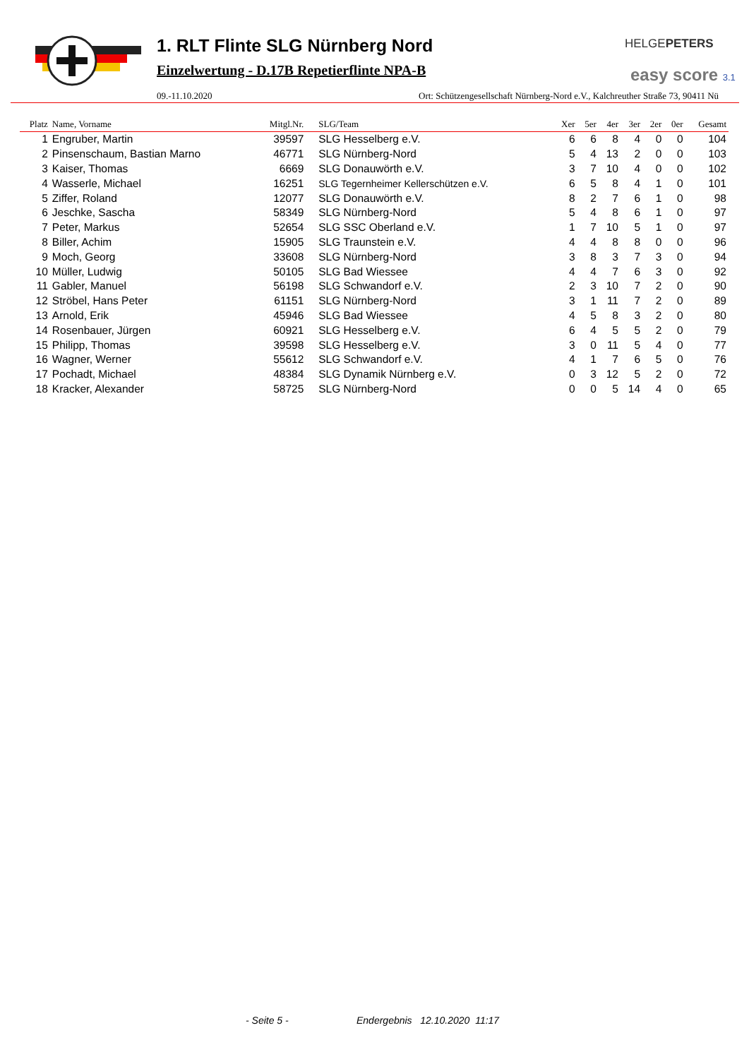1. RLT Flinte SLG Nürnberg Nord
Einzelwertung - D.17B Repetierflinte NPA-B
HELGEPETERS
easy score 3.1
09.-11.10.2020 Ort: Schützengesellschaft Nürnberg-Nord e.V., Kalchreuther Straße 73, 90411 Nü
| Platz | Name, Vorname | Mitgl.Nr. | SLG/Team | Xer | 5er | 4er | 3er | 2er | 0er | Gesamt |
| --- | --- | --- | --- | --- | --- | --- | --- | --- | --- | --- |
| 1 | Engruber, Martin | 39597 | SLG Hesselberg e.V. | 6 | 6 | 8 | 4 | 0 | 0 | 104 |
| 2 | Pinsenschaum, Bastian Marno | 46771 | SLG Nürnberg-Nord | 5 | 4 | 13 | 2 | 0 | 0 | 103 |
| 3 | Kaiser, Thomas | 6669 | SLG Donauwörth e.V. | 3 | 7 | 10 | 4 | 0 | 0 | 102 |
| 4 | Wasserle, Michael | 16251 | SLG Tegernheimer Kellerschützen e.V. | 6 | 5 | 8 | 4 | 1 | 0 | 101 |
| 5 | Ziffer, Roland | 12077 | SLG Donauwörth e.V. | 8 | 2 | 7 | 6 | 1 | 0 | 98 |
| 6 | Jeschke, Sascha | 58349 | SLG Nürnberg-Nord | 5 | 4 | 8 | 6 | 1 | 0 | 97 |
| 7 | Peter, Markus | 52654 | SLG SSC Oberland e.V. | 1 | 7 | 10 | 5 | 1 | 0 | 97 |
| 8 | Biller, Achim | 15905 | SLG Traunstein e.V. | 4 | 4 | 8 | 8 | 0 | 0 | 96 |
| 9 | Moch, Georg | 33608 | SLG Nürnberg-Nord | 3 | 8 | 3 | 7 | 3 | 0 | 94 |
| 10 | Müller, Ludwig | 50105 | SLG Bad Wiessee | 4 | 4 | 7 | 6 | 3 | 0 | 92 |
| 11 | Gabler, Manuel | 56198 | SLG Schwandorf e.V. | 2 | 3 | 10 | 7 | 2 | 0 | 90 |
| 12 | Ströbel, Hans Peter | 61151 | SLG Nürnberg-Nord | 3 | 1 | 11 | 7 | 2 | 0 | 89 |
| 13 | Arnold, Erik | 45946 | SLG Bad Wiessee | 4 | 5 | 8 | 3 | 2 | 0 | 80 |
| 14 | Rosenbauer, Jürgen | 60921 | SLG Hesselberg e.V. | 6 | 4 | 5 | 5 | 2 | 0 | 79 |
| 15 | Philipp, Thomas | 39598 | SLG Hesselberg e.V. | 3 | 0 | 11 | 5 | 4 | 0 | 77 |
| 16 | Wagner, Werner | 55612 | SLG Schwandorf e.V. | 4 | 1 | 7 | 6 | 5 | 0 | 76 |
| 17 | Pochadt, Michael | 48384 | SLG Dynamik Nürnberg e.V. | 0 | 3 | 12 | 5 | 2 | 0 | 72 |
| 18 | Kracker, Alexander | 58725 | SLG Nürnberg-Nord | 0 | 0 | 5 | 14 | 4 | 0 | 65 |
- Seite 5 -
Endergebnis 12.10.2020 11:17